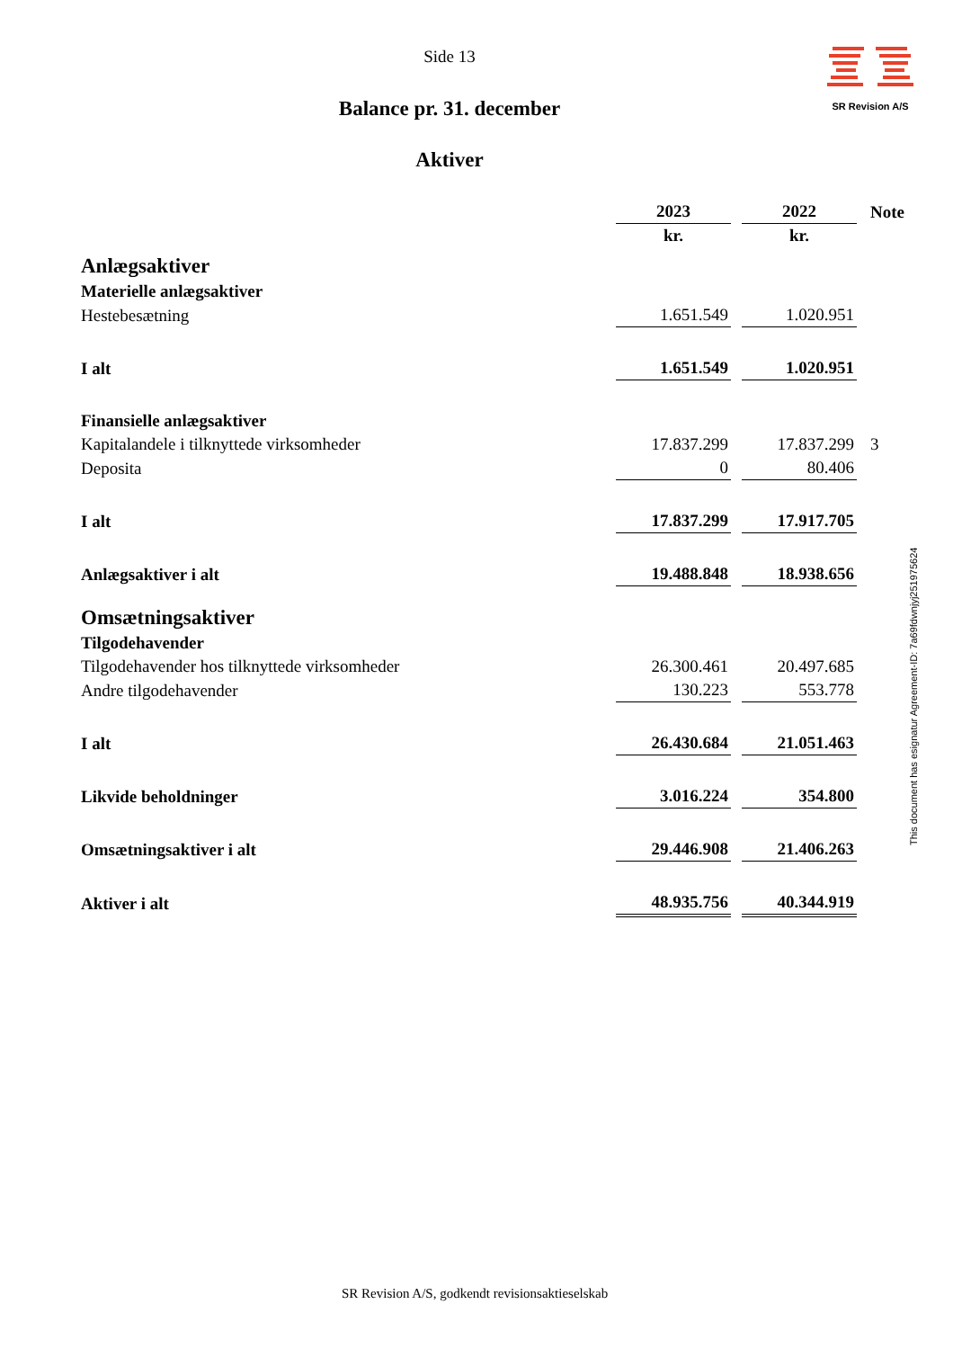Side 13
SR Revision A/S
Balance pr. 31. december
Aktiver
| | 2023 | 2022 | Note |
| | kr. | kr. | |
| Anlægsaktiver | | | |
| Materielle anlægsaktiver | | | |
| Hestebesætning | 1.651.549 | 1.020.951 | |
| I alt | 1.651.549 | 1.020.951 | |
| Finansielle anlægsaktiver | | | |
| Kapitalandele i tilknyttede virksomheder | 17.837.299 | 17.837.299 | 3 |
| Deposita | 0 | 80.406 | |
| I alt | 17.837.299 | 17.917.705 | |
| Anlægsaktiver i alt | 19.488.848 | 18.938.656 | |
| Omsætningsaktiver | | | |
| Tilgodehavender | | | |
| Tilgodehavender hos tilknyttede virksomheder | 26.300.461 | 20.497.685 | |
| Andre tilgodehavender | 130.223 | 553.778 | |
| I alt | 26.430.684 | 21.051.463 | |
| Likvide beholdninger | 3.016.224 | 354.800 | |
| Omsætningsaktiver i alt | 29.446.908 | 21.406.263 | |
| Aktiver i alt | 48.935.756 | 40.344.919 | |
This document has esignatur Agreement-ID: 7a69fdwnjyj251975624
SR Revision A/S, godkendt revisionsaktieselskab